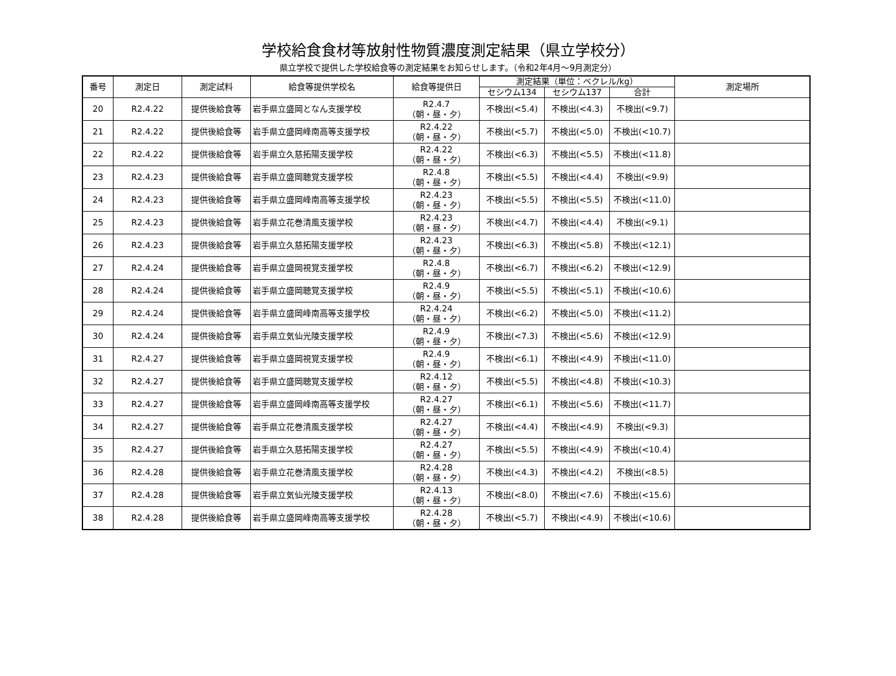学校給食食材等放射性物質濃度測定結果（県立学校分）
県立学校で提供した学校給食等の測定結果をお知らせします。（令和2年4月～9月測定分）
| 番号 | 測定日 | 測定試料 | 給食等提供学校名 | 給食等提供日 | 測定結果（単位：ベクレル/kg） | | | 測定場所 |
| --- | --- | --- | --- | --- | --- | --- | --- | --- |
| | | | | | セシウム134 | セシウム137 | 合計 | |
| 20 | R2.4.22 | 提供後給食等 | 岩手県立盛岡となん支援学校 | R2.4.7 （朝・昼・夕） | 不検出(<5.4) | 不検出(<4.3) | 不検出(<9.7) | |
| 21 | R2.4.22 | 提供後給食等 | 岩手県立盛岡峰南高等支援学校 | R2.4.22 （朝・昼・夕） | 不検出(<5.7) | 不検出(<5.0) | 不検出(<10.7) | |
| 22 | R2.4.22 | 提供後給食等 | 岩手県立久慈拓陽支援学校 | R2.4.22 （朝・昼・夕） | 不検出(<6.3) | 不検出(<5.5) | 不検出(<11.8) | |
| 23 | R2.4.23 | 提供後給食等 | 岩手県立盛岡聴覚支援学校 | R2.4.8 （朝・昼・夕） | 不検出(<5.5) | 不検出(<4.4) | 不検出(<9.9) | |
| 24 | R2.4.23 | 提供後給食等 | 岩手県立盛岡峰南高等支援学校 | R2.4.23 （朝・昼・夕） | 不検出(<5.5) | 不検出(<5.5) | 不検出(<11.0) | |
| 25 | R2.4.23 | 提供後給食等 | 岩手県立花巻清風支援学校 | R2.4.23 （朝・昼・夕） | 不検出(<4.7) | 不検出(<4.4) | 不検出(<9.1) | |
| 26 | R2.4.23 | 提供後給食等 | 岩手県立久慈拓陽支援学校 | R2.4.23 （朝・昼・夕） | 不検出(<6.3) | 不検出(<5.8) | 不検出(<12.1) | |
| 27 | R2.4.24 | 提供後給食等 | 岩手県立盛岡視覚支援学校 | R2.4.8 （朝・昼・夕） | 不検出(<6.7) | 不検出(<6.2) | 不検出(<12.9) | |
| 28 | R2.4.24 | 提供後給食等 | 岩手県立盛岡聴覚支援学校 | R2.4.9 （朝・昼・夕） | 不検出(<5.5) | 不検出(<5.1) | 不検出(<10.6) | |
| 29 | R2.4.24 | 提供後給食等 | 岩手県立盛岡峰南高等支援学校 | R2.4.24 （朝・昼・夕） | 不検出(<6.2) | 不検出(<5.0) | 不検出(<11.2) | |
| 30 | R2.4.24 | 提供後給食等 | 岩手県立気仙光陵支援学校 | R2.4.9 （朝・昼・夕） | 不検出(<7.3) | 不検出(<5.6) | 不検出(<12.9) | |
| 31 | R2.4.27 | 提供後給食等 | 岩手県立盛岡視覚支援学校 | R2.4.9 （朝・昼・夕） | 不検出(<6.1) | 不検出(<4.9) | 不検出(<11.0) | |
| 32 | R2.4.27 | 提供後給食等 | 岩手県立盛岡聴覚支援学校 | R2.4.12 （朝・昼・夕） | 不検出(<5.5) | 不検出(<4.8) | 不検出(<10.3) | |
| 33 | R2.4.27 | 提供後給食等 | 岩手県立盛岡峰南高等支援学校 | R2.4.27 （朝・昼・夕） | 不検出(<6.1) | 不検出(<5.6) | 不検出(<11.7) | |
| 34 | R2.4.27 | 提供後給食等 | 岩手県立花巻清風支援学校 | R2.4.27 （朝・昼・夕） | 不検出(<4.4) | 不検出(<4.9) | 不検出(<9.3) | |
| 35 | R2.4.27 | 提供後給食等 | 岩手県立久慈拓陽支援学校 | R2.4.27 （朝・昼・夕） | 不検出(<5.5) | 不検出(<4.9) | 不検出(<10.4) | |
| 36 | R2.4.28 | 提供後給食等 | 岩手県立花巻清風支援学校 | R2.4.28 （朝・昼・夕） | 不検出(<4.3) | 不検出(<4.2) | 不検出(<8.5) | |
| 37 | R2.4.28 | 提供後給食等 | 岩手県立気仙光陵支援学校 | R2.4.13 （朝・昼・夕） | 不検出(<8.0) | 不検出(<7.6) | 不検出(<15.6) | |
| 38 | R2.4.28 | 提供後給食等 | 岩手県立盛岡峰南高等支援学校 | R2.4.28 （朝・昼・夕） | 不検出(<5.7) | 不検出(<4.9) | 不検出(<10.6) | |